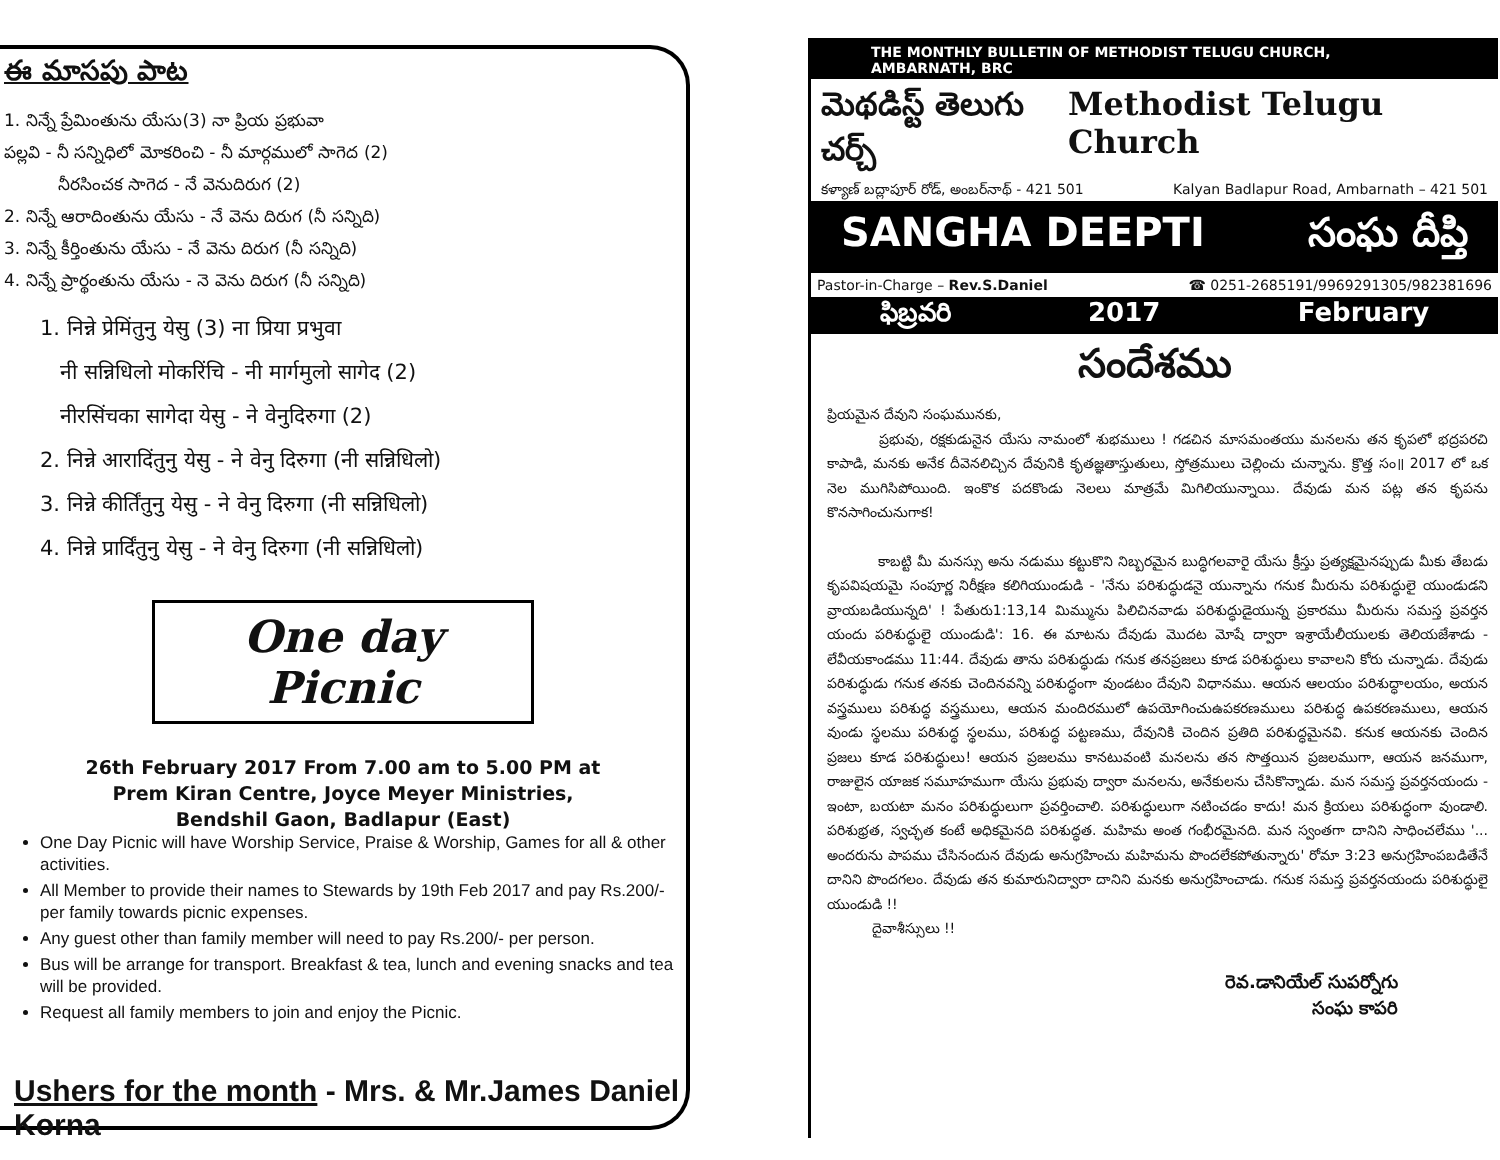ఈ మాసపు పాట
1. నిన్నే ప్రేమింతును యేసు(3) నా ప్రియ ప్రభువా
పల్లవి - నీ సన్నిధిలో మోకరించి - నీ మార్గములో సాగెద (2)
నీరసించక సాగెద - నే వెనుదిరుగ (2)
2. నిన్నే ఆరాదింతును యేసు - నే వెను దిరుగ (నీ సన్నిది)
3. నిన్నే కీర్తింతును యేసు - నే వెను దిరుగ (నీ సన్నిది)
4. నిన్నే ప్రార్థంతును యేసు - నె వెను దిరుగ (నీ సన్నిది)
1. निन्ने प्रेमिंतुनु येसु (3) ना प्रिया प्रभुवा
नी सन्निधिलो मोकरिंचि - नी मार्गमुलो सागेद (2)
नीरसिंचका सागेदा येसु - ने वेनुदिरुगा (2)
2. निन्ने आरादिंतुनु येसु - ने वेनु दिरुगा (नी सन्निधिलो)
3. निन्ने कीर्तिंतुनु येसु - ने वेनु दिरुगा (नी सन्निधिलो)
4. निन्ने प्रार्दिंतुनु येसु - ने वेनु दिरुगा (नी सन्निधिलो)
One day Picnic
26th February 2017 From 7.00 am to 5.00 PM at
Prem Kiran Centre, Joyce Meyer Ministries,
Bendshil Gaon, Badlapur (East)
One Day Picnic will have Worship Service, Praise & Worship, Games for all & other activities.
All Member to provide their names to Stewards by 19th Feb 2017 and pay Rs.200/- per family towards picnic expenses.
Any guest other than family member will need to pay Rs.200/- per person.
Bus will be arrange for transport. Breakfast & tea, lunch and evening snacks and tea will be provided.
Request all family members to join and enjoy the Picnic.
Ushers for the month - Mrs. & Mr.James Daniel Korna
THE MONTHLY BULLETIN OF METHODIST TELUGU CHURCH, AMBARNATH, BRC
మెథడిస్ట్ తెలుగు చర్చ్ Methodist Telugu Church
కళ్యాణ్ బద్లాపూర్ రోడ్, అంబర్‌నాథ్ - 421 501 Kalyan Badlapur Road, Ambarnath – 421 501
SANGHA DEEPTI సంఘ దీప్తి
Pastor-in-Charge – Rev.S.Daniel ☎ 0251-2685191/9969291305/982381696
ఫిబ్రవరి 2017 February
సందేశము
ప్రియమైన దేవుని సంఘమునకు,
ప్రభువు, రక్షకుడునైన యేసు నామంలో శుభములు ! గడచిన మాసమంతయు మనలను తన కృపలో భద్రపరచి కాపాడి, మనకు అనేక దీవెనలిచ్చిన దేవునికి కృతజ్ఞతాస్తుతులు, స్తోత్రములు చెల్లించు చున్నాను. క్రొత్త సం॥ 2017 లో ఒక నెల ముగిసిపోయింది. ఇంకొక పదకొండు నెలలు మాత్రమే మిగిలియున్నాయి. దేవుడు మన పట్ల తన కృపను కొనసాగించునుగాక!
కాబట్టి మీ మనస్సు అను నడుము కట్టుకొని నిబ్బరమైన బుద్ధిగలవారై యేసు క్రీస్తు ప్రత్యక్షమైనప్పుడు మీకు తేబడు కృపవిషయమై సంపూర్ణ నిరీక్షణ కలిగియుండుడి - 'నేను పరిశుద్ధుడనై యున్నాను గనుక మీరును పరిశుద్ధులై యుండుడని వ్రాయబడియున్నది' ! పేతురు1:13,14 మిమ్మును పిలిచినవాడు పరిశుద్ధుడైయున్న ప్రకారము మీరును సమస్త ప్రవర్తన యందు పరిశుద్ధులై యుండుడి': 16. ఈ మాటను దేవుడు మొదట మోషే ద్వారా ఇశ్రాయేలీయులకు తెలియజేశాడు - లేవీయకాండము 11:44. దేవుడు తాను పరిశుద్ధుడు గనుక తనప్రజలు కూడ పరిశుద్ధులు కావాలని కోరు చున్నాడు. దేవుడు పరిశుద్ధుడు గనుక తనకు చెందినవన్ని పరిశుద్ధంగా వుండటం దేవుని విధానము. ఆయన ఆలయం పరిశుద్ధాలయం, అయన వస్త్రములు పరిశుద్ధ వస్త్రములు, ఆయన మందిరములో ఉపయోగించుఉపకరణములు పరిశుద్ధ ఉపకరణములు, ఆయన వుండు స్థలము పరిశుద్ధ స్థలము, పరిశుద్ధ పట్టణము, దేవునికి చెందిన ప్రతిది పరిశుద్ధమైనవి. కనుక ఆయనకు చెందిన ప్రజలు కూడ పరిశుద్ధులు! ఆయన ప్రజలము కానటువంటి మనలను తన సొత్తయిన ప్రజలముగా, ఆయన జనముగా, రాజులైన యాజక సమూహముగా యేసు ప్రభువు ద్వారా మనలను, అనేకులను చేసికొన్నాడు. మన సమస్త ప్రవర్తనయందు - ఇంటా, బయటా మనం పరిశుద్ధులుగా ప్రవర్తించాలి. పరిశుద్ధులుగా నటించడం కాదు! మన క్రియలు పరిశుద్ధంగా వుండాలి. పరిశుభ్రత, స్వచ్ఛత కంటే అధికమైనది పరిశుద్ధత. మహిమ అంత గంభీరమైనది. మన స్వంతగా దానిని సాధించలేము '... అందరును పాపము చేసినందున దేవుడు అనుగ్రహించు మహిమను పొందలేకపోతున్నారు' రోమా 3:23 అనుగ్రహింపబడితేనే దానిని పొందగలం. దేవుడు తన కుమారునిద్వారా దానిని మనకు అనుగ్రహించాడు. గనుక సమస్త ప్రవర్తనయందు పరిశుద్ధులై యుండుడి !!
దైవాశీస్సులు !!
రెవ.డానియేల్ సుపర్నోగు
సంఘ కాపరి